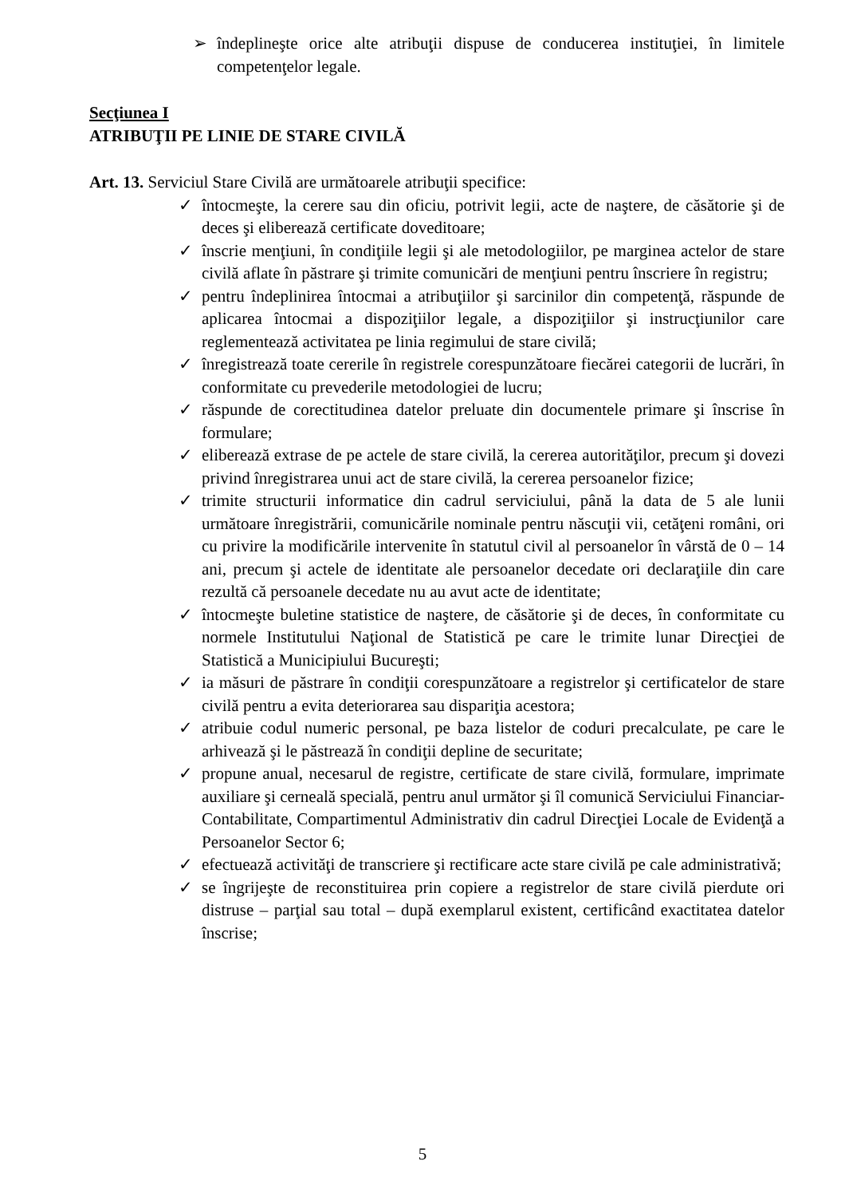➢ îndeplineşte orice alte atribuţii dispuse de conducerea instituţiei, în limitele competenţelor legale.
Secţiunea I
ATRIBUŢII PE LINIE DE STARE CIVILĂ
Art. 13. Serviciul Stare Civilă are următoarele atribuţii specifice:
✓ întocmeşte, la cerere sau din oficiu, potrivit legii, acte de naştere, de căsătorie şi de deces şi eliberează certificate doveditoare;
✓ înscrie menţiuni, în condiţiile legii şi ale metodologiilor, pe marginea actelor de stare civilă aflate în păstrare şi trimite comunicări de menţiuni pentru înscriere în registru;
✓ pentru îndeplinirea întocmai a atribuţiilor şi sarcinilor din competenţă, răspunde de aplicarea întocmai a dispoziţiilor legale, a dispoziţiilor şi instrucţiunilor care reglementează activitatea pe linia regimului de stare civilă;
✓ înregistrează toate cererile în registrele corespunzătoare fiecărei categorii de lucrări, în conformitate cu prevederile metodologiei de lucru;
✓ răspunde de corectitudinea datelor preluate din documentele primare şi înscrise în formulare;
✓ eliberează extrase de pe actele de stare civilă, la cererea autorităţilor, precum şi dovezi privind înregistrarea unui act de stare civilă, la cererea persoanelor fizice;
✓ trimite structurii informatice din cadrul serviciului, până la data de 5 ale lunii următoare înregistrării, comunicările nominale pentru născuţii vii, cetăţeni români, ori cu privire la modificările intervenite în statutul civil al persoanelor în vârstă de 0 – 14 ani, precum şi actele de identitate ale persoanelor decedate ori declaraţiile din care rezultă că persoanele decedate nu au avut acte de identitate;
✓ întocmeşte buletine statistice de naştere, de căsătorie şi de deces, în conformitate cu normele Institutului Naţional de Statistică pe care le trimite lunar Direcţiei de Statistică a Municipiului Bucureşti;
✓ ia măsuri de păstrare în condiţii corespunzătoare a registrelor şi certificatelor de stare civilă pentru a evita deteriorarea sau dispariţia acestora;
✓ atribuie codul numeric personal, pe baza listelor de coduri precalculate, pe care le arhivează şi le păstrează în condiţii depline de securitate;
✓ propune anual, necesarul de registre, certificate de stare civilă, formulare, imprimate auxiliare şi cerneală specială, pentru anul următor şi îl comunică Serviciului Financiar-Contabilitate, Compartimentul Administrativ din cadrul Direcţiei Locale de Evidenţă a Persoanelor Sector 6;
✓ efectuează activităţi de transcriere şi rectificare acte stare civilă pe cale administrativă;
✓ se îngrijeşte de reconstituirea prin copiere a registrelor de stare civilă pierdute ori distruse – parţial sau total – după exemplarul existent, certificând exactitatea datelor înscrise;
5